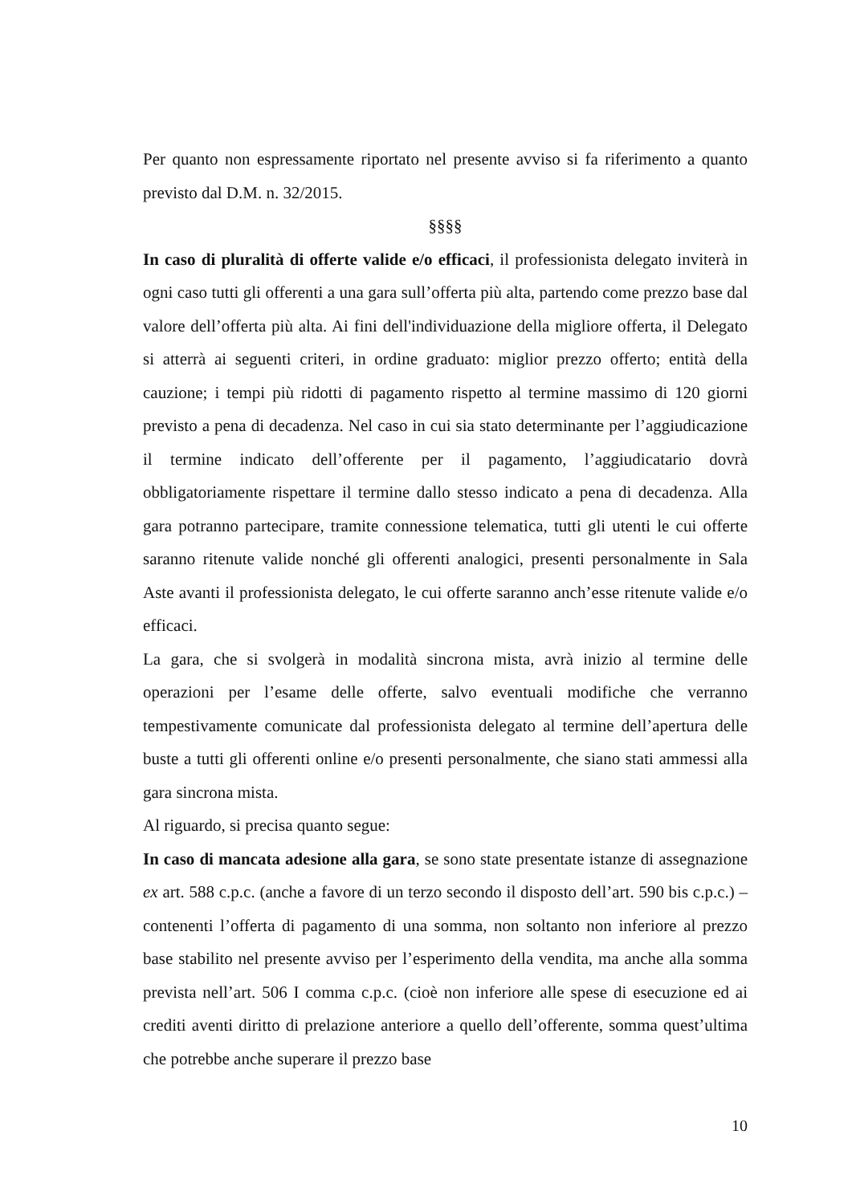Per quanto non espressamente riportato nel presente avviso si fa riferimento a quanto previsto dal D.M. n. 32/2015.
§§§§
In caso di pluralità di offerte valide e/o efficaci, il professionista delegato inviterà in ogni caso tutti gli offerenti a una gara sull’offerta più alta, partendo come prezzo base dal valore dell’offerta più alta. Ai fini dell'individuazione della migliore offerta, il Delegato si atterrà ai seguenti criteri, in ordine graduato: miglior prezzo offerto; entità della cauzione; i tempi più ridotti di pagamento rispetto al termine massimo di 120 giorni previsto a pena di decadenza. Nel caso in cui sia stato determinante per l’aggiudicazione il termine indicato dell’offerente per il pagamento, l’aggiudicatario dovrà obbligatoriamente rispettare il termine dallo stesso indicato a pena di decadenza. Alla gara potranno partecipare, tramite connessione telematica, tutti gli utenti le cui offerte saranno ritenute valide nonché gli offerenti analogici, presenti personalmente in Sala Aste avanti il professionista delegato, le cui offerte saranno anch’esse ritenute valide e/o efficaci.
La gara, che si svolgerà in modalità sincrona mista, avrà inizio al termine delle operazioni per l’esame delle offerte, salvo eventuali modifiche che verranno tempestivamente comunicate dal professionista delegato al termine dell’apertura delle buste a tutti gli offerenti online e/o presenti personalmente, che siano stati ammessi alla gara sincrona mista.
Al riguardo, si precisa quanto segue:
In caso di mancata adesione alla gara, se sono state presentate istanze di assegnazione ex art. 588 c.p.c. (anche a favore di un terzo secondo il disposto dell’art. 590 bis c.p.c.) – contenenti l’offerta di pagamento di una somma, non soltanto non inferiore al prezzo base stabilito nel presente avviso per l’esperimento della vendita, ma anche alla somma prevista nell’art. 506 I comma c.p.c. (cioè non inferiore alle spese di esecuzione ed ai crediti aventi diritto di prelazione anteriore a quello dell’offerente, somma quest’ultima che potrebbe anche superare il prezzo base
10